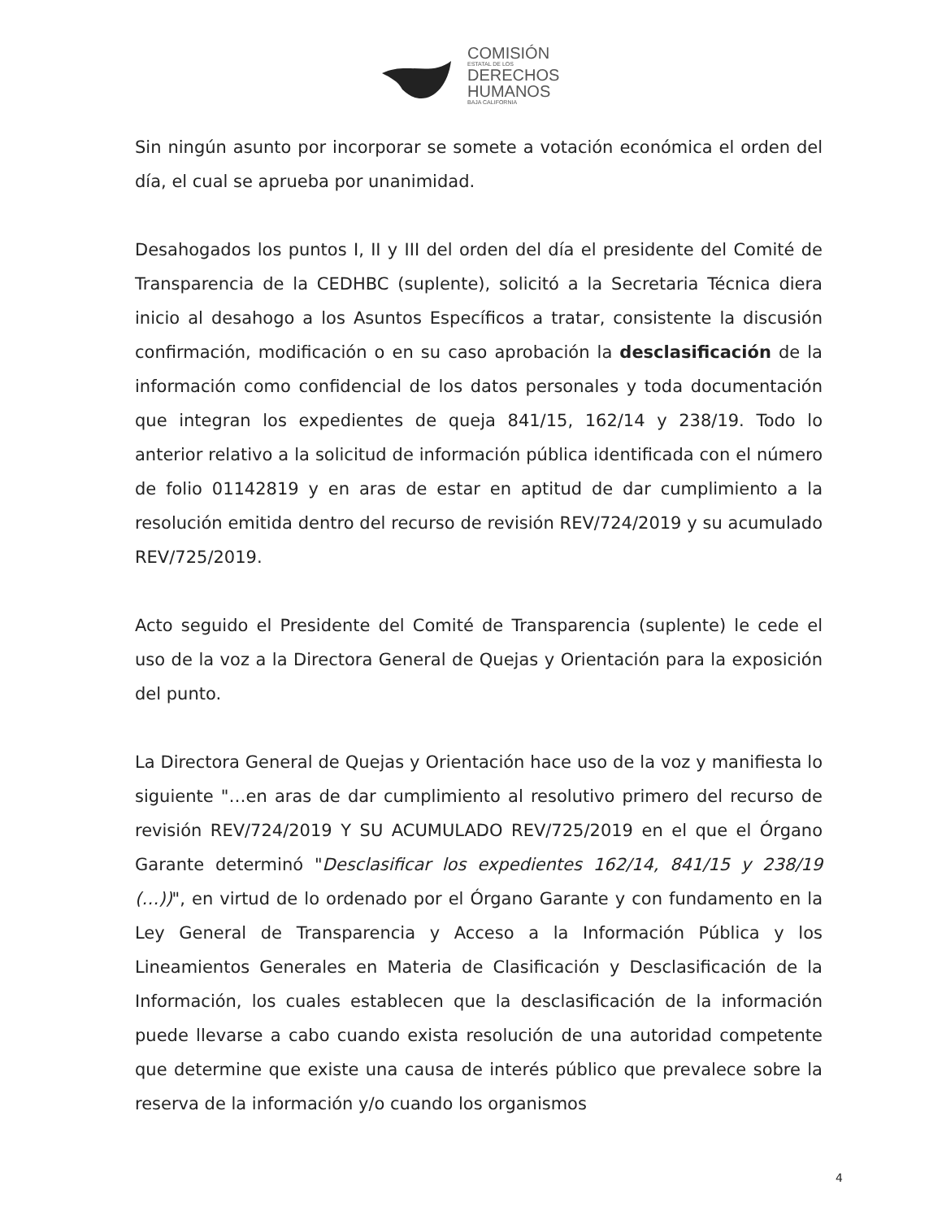COMISIÓN
ESTATAL DE LOS
DERECHOS
HUMANOS
BAJA CALIFORNIA
Sin ningún asunto por incorporar se somete a votación económica el orden del día, el cual se aprueba por unanimidad.
Desahogados los puntos I, II y III del orden del día el presidente del Comité de Transparencia de la CEDHBC (suplente), solicitó a la Secretaria Técnica diera inicio al desahogo a los Asuntos Específicos a tratar, consistente la discusión confirmación, modificación o en su caso aprobación la desclasificación de la información como confidencial de los datos personales y toda documentación que integran los expedientes de queja 841/15, 162/14 y 238/19. Todo lo anterior relativo a la solicitud de información pública identificada con el número de folio 01142819 y en aras de estar en aptitud de dar cumplimiento a la resolución emitida dentro del recurso de revisión REV/724/2019 y su acumulado REV/725/2019.
Acto seguido el Presidente del Comité de Transparencia (suplente) le cede el uso de la voz a la Directora General de Quejas y Orientación para la exposición del punto.
La Directora General de Quejas y Orientación hace uso de la voz y manifiesta lo siguiente "…en aras de dar cumplimiento al resolutivo primero del recurso de revisión REV/724/2019 Y SU ACUMULADO REV/725/2019 en el que el Órgano Garante determinó "Desclasificar los expedientes 162/14, 841/15 y 238/19 (…))", en virtud de lo ordenado por el Órgano Garante y con fundamento en la Ley General de Transparencia y Acceso a la Información Pública y los Lineamientos Generales en Materia de Clasificación y Desclasificación de la Información, los cuales establecen que la desclasificación de la información puede llevarse a cabo cuando exista resolución de una autoridad competente que determine que existe una causa de interés público que prevalece sobre la reserva de la información y/o cuando los organismos
4